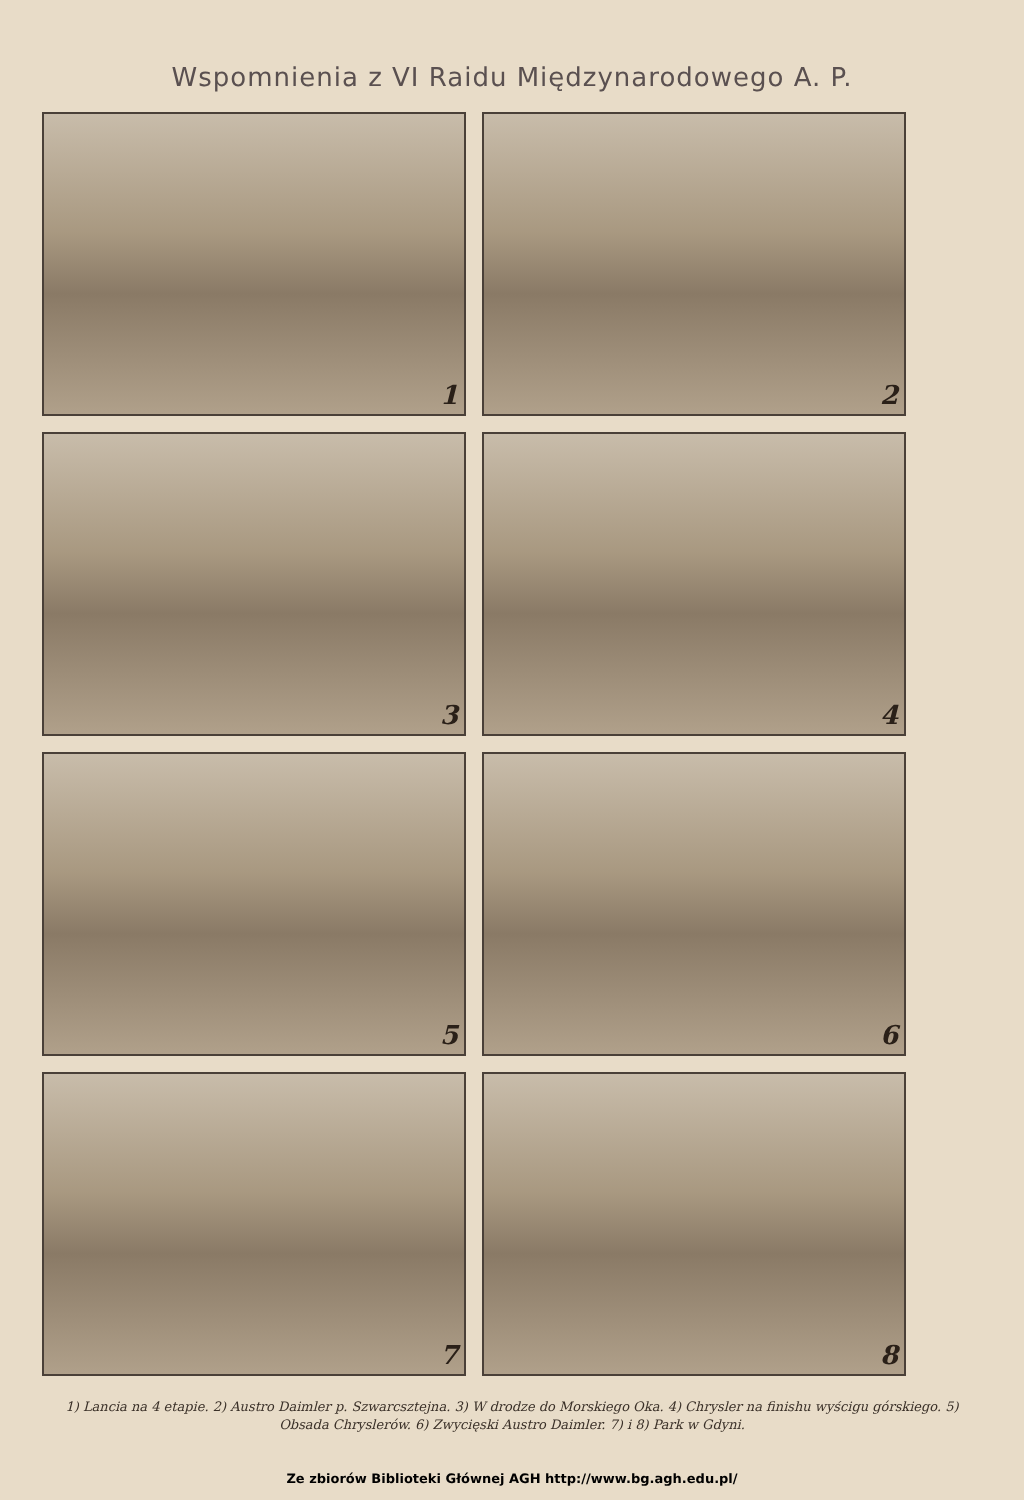Wspomnienia z VI Raidu Międzynarodowego A. P.
1
2
3
4
5
6
7
8
1) Lancia na 4 etapie. 2) Austro Daimler p. Szwarcsztejna. 3) W drodze do Morskiego Oka. 4) Chrysler na finishu wyścigu górskiego. 5) Obsada Chryslerów. 6) Zwycięski Austro Daimler. 7) i 8) Park w Gdyni.
Ze zbiorów Biblioteki Głównej AGH http://www.bg.agh.edu.pl/